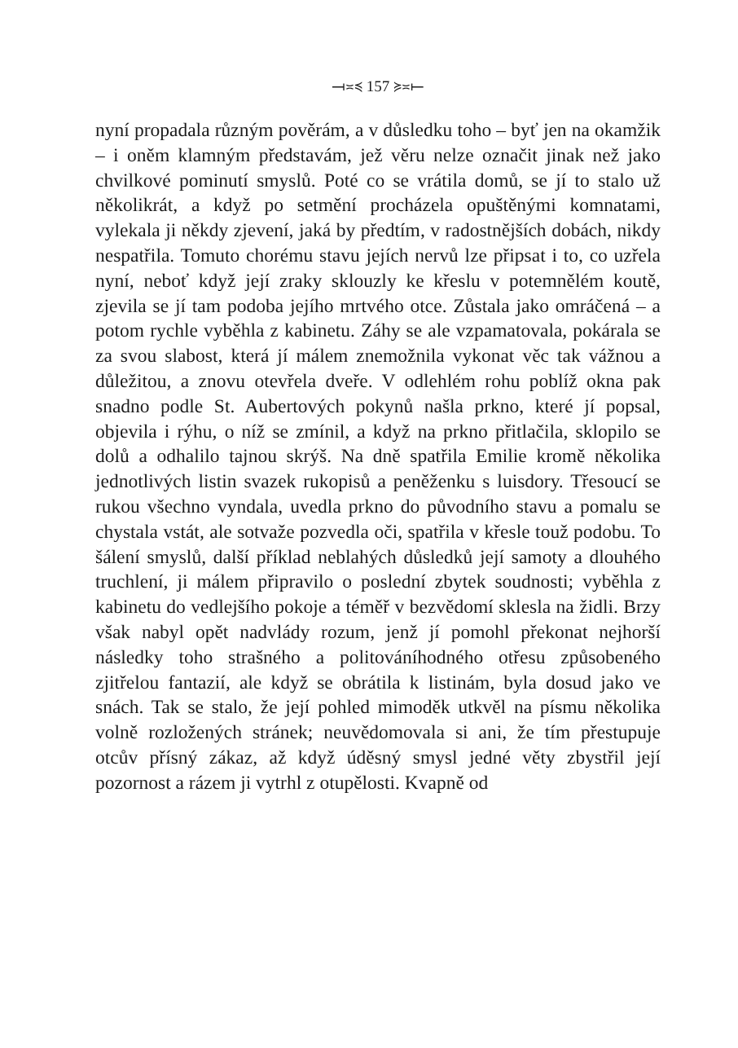⟞≍≼ 157 ≽≍⟝
nyní propadala různým pověrám, a v důsledku toho – byť jen na okamžik – i oněm klamným představám, jež věru nelze označit jinak než jako chvilkové pominutí smyslů. Poté co se vrátila domů, se jí to stalo už několikrát, a když po setmění procházela opuštěnými komnatami, vylekala ji někdy zjevení, jaká by předtím, v radostnějších dobách, nikdy nespatřila. Tomuto chorému stavu jejích nervů lze připsat i to, co uzřela nyní, neboť když její zraky sklouzly ke křeslu v potemnělém koutě, zjevila se jí tam podoba jejího mrtvého otce. Zůstala jako omráčená – a potom rychle vyběhla z kabinetu. Záhy se ale vzpamatovala, pokárala se za svou slabost, která jí málem znemožnila vykonat věc tak vážnou a důležitou, a znovu otevřela dveře. V odlehlém rohu poblíž okna pak snadno podle St. Aubertových pokynů našla prkno, které jí popsal, objevila i rýhu, o níž se zmínil, a když na prkno přitlačila, sklopilo se dolů a odhalilo tajnou skrýš. Na dně spatřila Emilie kromě několika jednotlivých listin svazek rukopisů a peněženku s luisdory. Třesoucí se rukou všechno vyndala, uvedla prkno do původního stavu a pomalu se chystala vstát, ale sotvaže pozvedla oči, spatřila v křesle touž podobu. To šálení smyslů, další příklad neblahých důsledků její samoty a dlouhého truchlení, ji málem připravilo o poslední zbytek soudnosti; vyběhla z kabinetu do vedlejšího pokoje a téměř v bezvědomí sklesla na židli. Brzy však nabyl opět nadvlády rozum, jenž jí pomohl překonat nejhorší následky toho strašného a politováníhodného otřesu způsobeného zjitřelou fantazií, ale když se obrátila k listinám, byla dosud jako ve snách. Tak se stalo, že její pohled mimoděk utkvěl na písmu několika volně rozložených stránek; neuvědomovala si ani, že tím přestupuje otcův přísný zákaz, až když úděsný smysl jedné věty zbystřil její pozornost a rázem ji vytrhl z otupělosti. Kvapně od